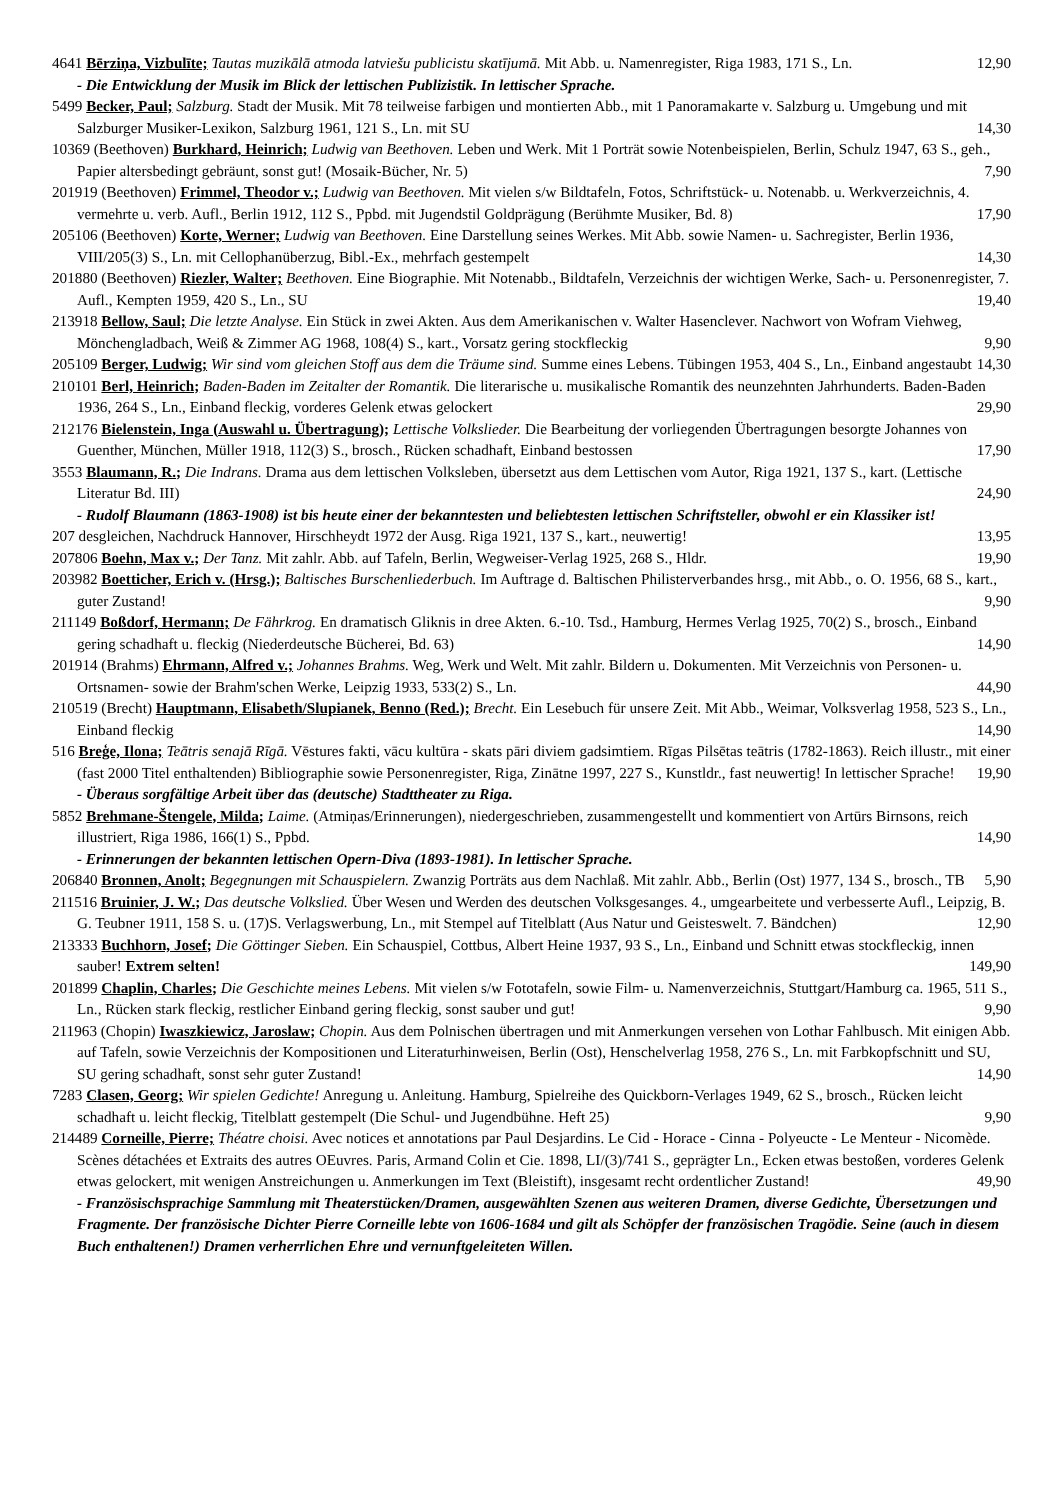4641 Bērziņa, Vizbulīte; Tautas muzikālā atmoda latviešu publicistu skatījumā. Mit Abb. u. Namenregister, Riga 1983, 171 S., Ln. 12,90
- Die Entwicklung der Musik im Blick der lettischen Publizistik. In lettischer Sprache.
5499 Becker, Paul; Salzburg. Stadt der Musik. Mit 78 teilweise farbigen und montierten Abb., mit 1 Panoramakarte v. Salzburg u. Umgebung und mit Salzburger Musiker-Lexikon, Salzburg 1961, 121 S., Ln. mit SU 14,30
10369 (Beethoven) Burkhard, Heinrich; Ludwig van Beethoven. Leben und Werk. Mit 1 Porträt sowie Notenbeispielen, Berlin, Schulz 1947, 63 S., geh., Papier altersbedingt gebräunt, sonst gut! (Mosaik-Bücher, Nr. 5) 7,90
201919 (Beethoven) Frimmel, Theodor v.; Ludwig van Beethoven. Mit vielen s/w Bildtafeln, Fotos, Schriftstück- u. Notenabb. u. Werkverzeichnis, 4. vermehrte u. verb. Aufl., Berlin 1912, 112 S., Ppbd. mit Jugendstil Goldprägung (Berühmte Musiker, Bd. 8) 17,90
205106 (Beethoven) Korte, Werner; Ludwig van Beethoven. Eine Darstellung seines Werkes. Mit Abb. sowie Namen- u. Sachregister, Berlin 1936, VIII/205(3) S., Ln. mit Cellophanüberzug, Bibl.-Ex., mehrfach gestempelt 14,30
201880 (Beethoven) Riezler, Walter; Beethoven. Eine Biographie. Mit Notenabb., Bildtafeln, Verzeichnis der wichtigen Werke, Sach- u. Personenregister, 7. Aufl., Kempten 1959, 420 S., Ln., SU 19,40
213918 Bellow, Saul; Die letzte Analyse. Ein Stück in zwei Akten. Aus dem Amerikanischen v. Walter Hasenclever. Nachwort von Wofram Viehweg, Mönchengladbach, Weiß & Zimmer AG 1968, 108(4) S., kart., Vorsatz gering stockfleckig 9,90
205109 Berger, Ludwig; Wir sind vom gleichen Stoff aus dem die Träume sind. Summe eines Lebens. Tübingen 1953, 404 S., Ln., Einband angestaubt 14,30
210101 Berl, Heinrich; Baden-Baden im Zeitalter der Romantik. Die literarische u. musikalische Romantik des neunzehnten Jahrhunderts. Baden-Baden 1936, 264 S., Ln., Einband fleckig, vorderes Gelenk etwas gelockert 29,90
212176 Bielenstein, Inga (Auswahl u. Übertragung); Lettische Volkslieder. Die Bearbeitung der vorliegenden Übertragungen besorgte Johannes von Guenther, München, Müller 1918, 112(3) S., brosch., Rücken schadhaft, Einband bestossen 17,90
3553 Blaumann, R.; Die Indrans. Drama aus dem lettischen Volksleben, übersetzt aus dem Lettischen vom Autor, Riga 1921, 137 S., kart. (Lettische Literatur Bd. III) 24,90
- Rudolf Blaumann (1863-1908) ist bis heute einer der bekanntesten und beliebtesten lettischen Schriftsteller, obwohl er ein Klassiker ist!
207 desgleichen, Nachdruck Hannover, Hirschheydt 1972 der Ausg. Riga 1921, 137 S., kart., neuwertig! 13,95
207806 Boehn, Max v.; Der Tanz. Mit zahlr. Abb. auf Tafeln, Berlin, Wegweiser-Verlag 1925, 268 S., Hldr. 19,90
203982 Boetticher, Erich v. (Hrsg.); Baltisches Burschenliederbuch. Im Auftrage d. Baltischen Philisterverbandes hrsg., mit Abb., o. O. 1956, 68 S., kart., guter Zustand! 9,90
211149 Boßdorf, Hermann; De Fährkrog. En dramatisch Gliknis in dree Akten. 6.-10. Tsd., Hamburg, Hermes Verlag 1925, 70(2) S., brosch., Einband gering schadhaft u. fleckig (Niederdeutsche Bücherei, Bd. 63) 14,90
201914 (Brahms) Ehrmann, Alfred v.; Johannes Brahms. Weg, Werk und Welt. Mit zahlr. Bildern u. Dokumenten. Mit Verzeichnis von Personen- u. Ortsnamen- sowie der Brahm'schen Werke, Leipzig 1933, 533(2) S., Ln. 44,90
210519 (Brecht) Hauptmann, Elisabeth/Slupianek, Benno (Red.); Brecht. Ein Lesebuch für unsere Zeit. Mit Abb., Weimar, Volksverlag 1958, 523 S., Ln., Einband fleckig 14,90
516 Breģe, Ilona; Teātris senajā Rīgā. Vēstures fakti, vācu kultūra - skats pāri diviem gadsimtiem. Rīgas Pilsētas teātris (1782-1863). Reich illustr., mit einer (fast 2000 Titel enthaltenden) Bibliographie sowie Personenregister, Riga, Zinātne 1997, 227 S., Kunstldr., fast neuwertig! In lettischer Sprache! 19,90
- Überaus sorgfältige Arbeit über das (deutsche) Stadttheater zu Riga.
5852 Brehmane-Štengele, Milda; Laime. (Atmiņas/Erinnerungen), niedergeschrieben, zusammengestellt und kommentiert von Artūrs Birnsons, reich illustriert, Riga 1986, 166(1) S., Ppbd. 14,90
- Erinnerungen der bekannten lettischen Opern-Diva (1893-1981). In lettischer Sprache.
206840 Bronnen, Anolt; Begegnungen mit Schauspielern. Zwanzig Porträts aus dem Nachlaß. Mit zahlr. Abb., Berlin (Ost) 1977, 134 S., brosch., TB 5,90
211516 Bruinier, J. W.; Das deutsche Volkslied. Über Wesen und Werden des deutschen Volksgesanges. 4., umgearbeitete und verbesserte Aufl., Leipzig, B. G. Teubner 1911, 158 S. u. (17)S. Verlagswerbung, Ln., mit Stempel auf Titelblatt (Aus Natur und Geisteswelt. 7. Bändchen) 12,90
213333 Buchhorn, Josef; Die Göttinger Sieben. Ein Schauspiel, Cottbus, Albert Heine 1937, 93 S., Ln., Einband und Schnitt etwas stockfleckig, innen sauber! Extrem selten! 149,90
201899 Chaplin, Charles; Die Geschichte meines Lebens. Mit vielen s/w Fototafeln, sowie Film- u. Namenverzeichnis, Stuttgart/Hamburg ca. 1965, 511 S., Ln., Rücken stark fleckig, restlicher Einband gering fleckig, sonst sauber und gut! 9,90
211963 (Chopin) Iwaszkiewicz, Jaroslaw; Chopin. Aus dem Polnischen übertragen und mit Anmerkungen versehen von Lothar Fahlbusch. Mit einigen Abb. auf Tafeln, sowie Verzeichnis der Kompositionen und Literaturhinweisen, Berlin (Ost), Henschelverlag 1958, 276 S., Ln. mit Farbkopfschnitt und SU, SU gering schadhaft, sonst sehr guter Zustand! 14,90
7283 Clasen, Georg; Wir spielen Gedichte! Anregung u. Anleitung. Hamburg, Spielreihe des Quickborn-Verlages 1949, 62 S., brosch., Rücken leicht schadhaft u. leicht fleckig, Titelblatt gestempelt (Die Schul- und Jugendbühne. Heft 25) 9,90
214489 Corneille, Pierre; Théatre choisi. Avec notices et annotations par Paul Desjardins. Le Cid - Horace - Cinna - Polyeucte - Le Menteur - Nicomède. Scènes détachées et Extraits des autres OEuvres. Paris, Armand Colin et Cie. 1898, LI/(3)/741 S., geprägter Ln., Ecken etwas bestoßen, vorderes Gelenk etwas gelockert, mit wenigen Anstreichungen u. Anmerkungen im Text (Bleistift), insgesamt recht ordentlicher Zustand! 49,90
- Französischsprachige Sammlung mit Theaterstücken/Dramen, ausgewählten Szenen aus weiteren Dramen, diverse Gedichte, Übersetzungen und Fragmente. Der französische Dichter Pierre Corneille lebte von 1606-1684 und gilt als Schöpfer der französischen Tragödie. Seine (auch in diesem Buch enthaltenen!) Dramen verherrlichen Ehre und vernunftgeleiteten Willen.